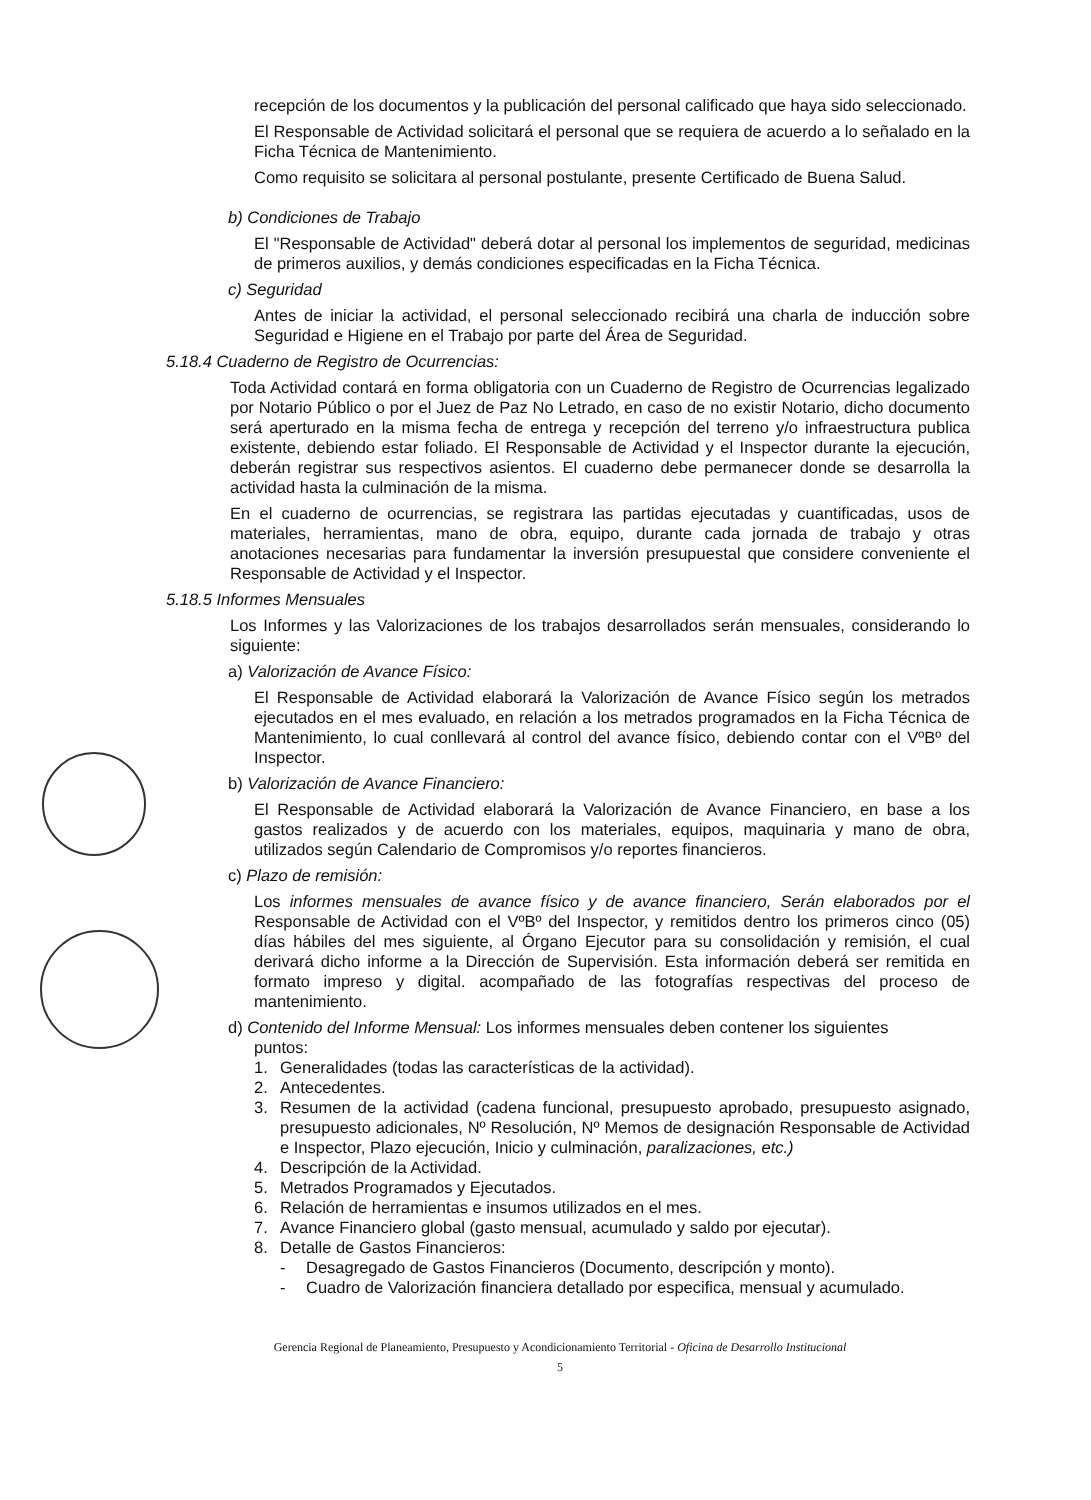recepción de los documentos y la publicación del personal calificado que haya sido seleccionado.
El Responsable de Actividad solicitará el personal que se requiera de acuerdo a lo señalado en la Ficha Técnica de Mantenimiento.
Como requisito se solicitara al personal postulante, presente Certificado de Buena Salud.
b) Condiciones de Trabajo
El "Responsable de Actividad" deberá dotar al personal los implementos de seguridad, medicinas de primeros auxilios, y demás condiciones especificadas en la Ficha Técnica.
c) Seguridad
Antes de iniciar la actividad, el personal seleccionado recibirá una charla de inducción sobre Seguridad e Higiene en el Trabajo por parte del Área de Seguridad.
5.18.4 Cuaderno de Registro de Ocurrencias:
Toda Actividad contará en forma obligatoria con un Cuaderno de Registro de Ocurrencias legalizado por Notario Público o por el Juez de Paz No Letrado, en caso de no existir Notario, dicho documento será aperturado en la misma fecha de entrega y recepción del terreno y/o infraestructura publica existente, debiendo estar foliado. El Responsable de Actividad y el Inspector durante la ejecución, deberán registrar sus respectivos asientos. El cuaderno debe permanecer donde se desarrolla la actividad hasta la culminación de la misma.
En el cuaderno de ocurrencias, se registrara las partidas ejecutadas y cuantificadas, usos de materiales, herramientas, mano de obra, equipo, durante cada jornada de trabajo y otras anotaciones necesarias para fundamentar la inversión presupuestal que considere conveniente el Responsable de Actividad y el Inspector.
5.18.5 Informes Mensuales
Los Informes y las Valorizaciones de los trabajos desarrollados serán mensuales, considerando lo siguiente:
a) Valorización de Avance Físico:
El Responsable de Actividad elaborará la Valorización de Avance Físico según los metrados ejecutados en el mes evaluado, en relación a los metrados programados en la Ficha Técnica de Mantenimiento, lo cual conllevará al control del avance físico, debiendo contar con el VºBº del Inspector.
b) Valorización de Avance Financiero:
El Responsable de Actividad elaborará la Valorización de Avance Financiero, en base a los gastos realizados y de acuerdo con los materiales, equipos, maquinaria y mano de obra, utilizados según Calendario de Compromisos y/o reportes financieros.
c) Plazo de remisión:
Los informes mensuales de avance físico y de avance financiero, Serán elaborados por el Responsable de Actividad con el VºBº del Inspector, y remitidos dentro los primeros cinco (05) días hábiles del mes siguiente, al Órgano Ejecutor para su consolidación y remisión, el cual derivará dicho informe a la Dirección de Supervisión. Esta información deberá ser remitida en formato impreso y digital. acompañado de las fotografías respectivas del proceso de mantenimiento.
d) Contenido del Informe Mensual: Los informes mensuales deben contener los siguientes
puntos:
1. Generalidades (todas las características de la actividad).
2. Antecedentes.
3. Resumen de la actividad (cadena funcional, presupuesto aprobado, presupuesto asignado, presupuesto adicionales, Nº Resolución, Nº Memos de designación Responsable de Actividad e Inspector, Plazo ejecución, Inicio y culminación, paralizaciones, etc.)
4. Descripción de la Actividad.
5. Metrados Programados y Ejecutados.
6. Relación de herramientas e insumos utilizados en el mes.
7. Avance Financiero global (gasto mensual, acumulado y saldo por ejecutar).
8. Detalle de Gastos Financieros:
- Desagregado de Gastos Financieros (Documento, descripción y monto).
- Cuadro de Valorización financiera detallado por especifica, mensual y acumulado.
Gerencia Regional de Planeamiento, Presupuesto y Acondicionamiento Territorial - Oficina de Desarrollo Institucional
5